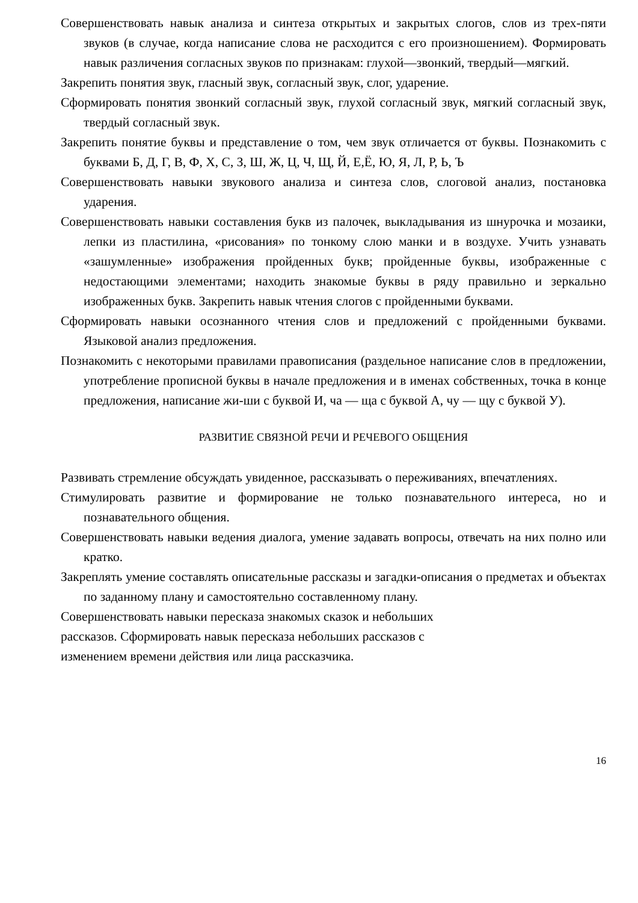Совершенствовать навык анализа и синтеза открытых и закрытых слогов, слов из трех-пяти звуков (в случае, когда написание слова не расходится с его произношением). Формировать навык различения согласных звуков по признакам: глухой—звонкий, твердый—мягкий.
Закрепить понятия звук, гласный звук, согласный звук, слог, ударение.
Сформировать понятия звонкий согласный звук, глухой согласный звук, мягкий согласный звук, твердый согласный звук.
Закрепить понятие буквы и представление о том, чем звук отличается от буквы. Познакомить с буквами Б, Д, Г, В, Ф, Х, С, З, Ш, Ж, Ц, Ч, Щ, Й, Е,Ё, Ю, Я, Л, Р, Ь, Ъ
Совершенствовать навыки звукового анализа и синтеза слов, слоговой анализ, постановка ударения.
Совершенствовать навыки составления букв из палочек, выкладывания из шнурочка и мозаики, лепки из пластилина, «рисования» по тонкому слою манки и в воздухе. Учить узнавать «зашумленные» изображения пройденных букв; пройденные буквы, изображенные с недостающими элементами; находить знакомые буквы в ряду правильно и зеркально изображенных букв. Закрепить навык чтения слогов с пройденными буквами.
Сформировать навыки осознанного чтения слов и предложений с пройденными буквами. Языковой анализ предложения.
Познакомить с некоторыми правилами правописания (раздельное написание слов в предложении, употребление прописной буквы в начале предложения и в именах собственных, точка в конце предложения, написание жи-ши с буквой И, ча — ща с буквой А, чу — щу с буквой У).
РАЗВИТИЕ СВЯЗНОЙ РЕЧИ И РЕЧЕВОГО ОБЩЕНИЯ
Развивать стремление обсуждать увиденное, рассказывать о переживаниях, впечатлениях.
Стимулировать развитие и формирование не только познавательного интереса, но и познавательного общения.
Совершенствовать навыки ведения диалога, умение задавать вопросы, отвечать на них полно или кратко.
Закреплять умение составлять описательные рассказы и загадки-описания о предметах и объектах по заданному плану и самостоятельно составленному плану.
Совершенствовать навыки пересказа знакомых сказок и небольших
рассказов. Сформировать навык пересказа небольших рассказов с
изменением времени действия или лица рассказчика.
16